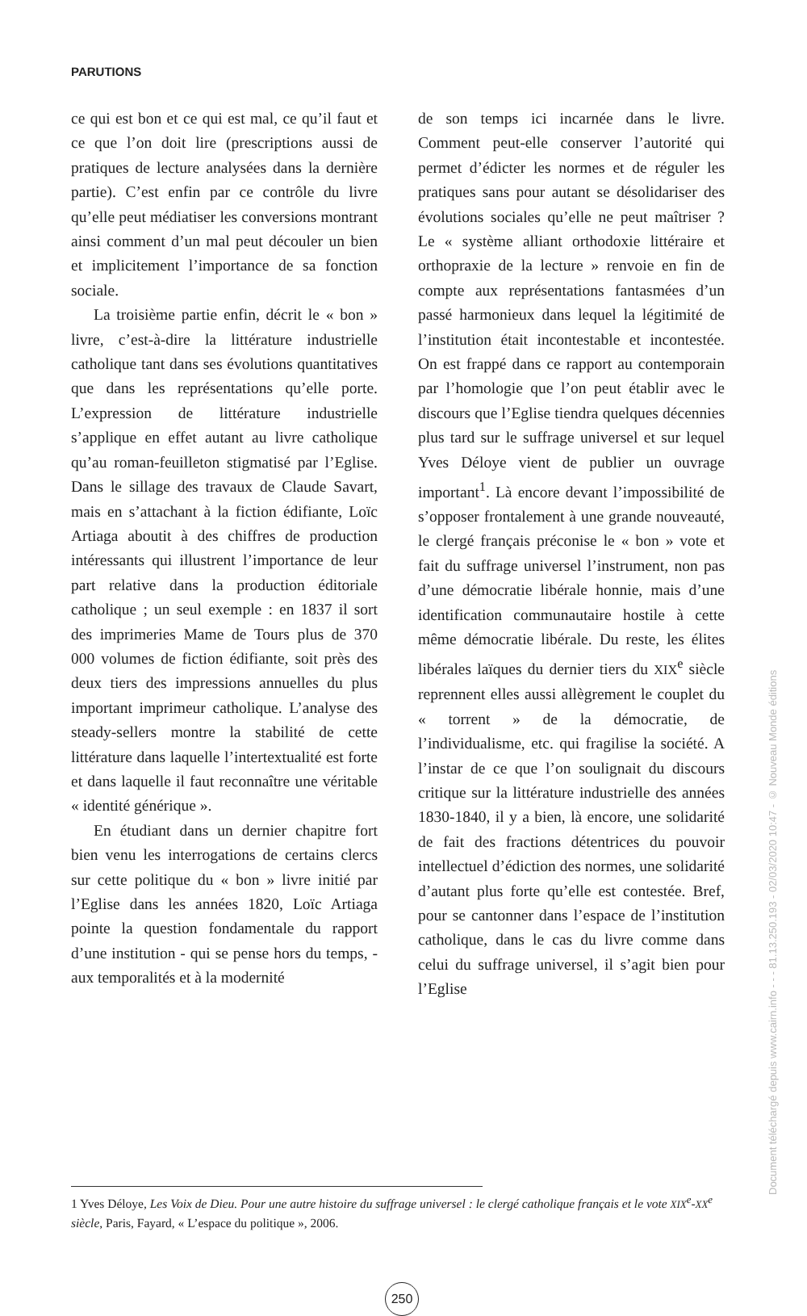PARUTIONS
ce qui est bon et ce qui est mal, ce qu’il faut et ce que l’on doit lire (prescriptions aussi de pratiques de lecture analysées dans la dernière partie). C’est enfin par ce contrôle du livre qu’elle peut médiatiser les conversions montrant ainsi comment d’un mal peut découler un bien et implicitement l’importance de sa fonction sociale.
La troisième partie enfin, décrit le « bon » livre, c’est-à-dire la littérature industrielle catholique tant dans ses évolutions quantitatives que dans les représentations qu’elle porte. L’expression de littérature industrielle s’applique en effet autant au livre catholique qu’au roman-feuilleton stigmatisé par l’Eglise. Dans le sillage des travaux de Claude Savart, mais en s’attachant à la fiction édifiante, Loïc Artiaga aboutit à des chiffres de production intéressants qui illustrent l’importance de leur part relative dans la production éditoriale catholique ; un seul exemple : en 1837 il sort des imprimeries Mame de Tours plus de 370 000 volumes de fiction édifiante, soit près des deux tiers des impressions annuelles du plus important imprimeur catholique. L’analyse des steady-sellers montre la stabilité de cette littérature dans laquelle l’intertextualité est forte et dans laquelle il faut reconnaître une véritable « identité générique ».
En étudiant dans un dernier chapitre fort bien venu les interrogations de certains clercs sur cette politique du « bon » livre initié par l’Eglise dans les années 1820, Loïc Artiaga pointe la question fondamentale du rapport d’une institution - qui se pense hors du temps, - aux temporalités et à la modernité
de son temps ici incarnée dans le livre. Comment peut-elle conserver l’autorité qui permet d’édicter les normes et de réguler les pratiques sans pour autant se désolidariser des évolutions sociales qu’elle ne peut maîtriser ? Le « système alliant orthodoxie littéraire et orthopraxie de la lecture » renvoie en fin de compte aux représentations fantasmées d’un passé harmonieux dans lequel la légitimité de l’institution était incontestable et incontestée. On est frappé dans ce rapport au contemporain par l’homologie que l’on peut établir avec le discours que l’Eglise tiendra quelques décennies plus tard sur le suffrage universel et sur lequel Yves Déloye vient de publier un ouvrage important<sup>1</sup>. Là encore devant l’impossibilité de s’opposer frontalement à une grande nouveauté, le clergé français préconise le « bon » vote et fait du suffrage universel l’instrument, non pas d’une démocratie libérale honnie, mais d’une identification communautaire hostile à cette même démocratie libérale. Du reste, les élites libérales laïques du dernier tiers du XIX<sup>e</sup> siècle reprennent elles aussi allègrement le couplet du « torrent » de la démocratie, de l’individualisme, etc. qui fragilise la société. A l’instar de ce que l’on soulignait du discours critique sur la littérature industrielle des années 1830-1840, il y a bien, là encore, une solidarité de fait des fractions détentrices du pouvoir intellectuel d’édiction des normes, une solidarité d’autant plus forte qu’elle est contestée. Bref, pour se cantonner dans l’espace de l’institution catholique, dans le cas du livre comme dans celui du suffrage universel, il s’agit bien pour l’Eglise
1 Yves Déloye, Les Voix de Dieu. Pour une autre histoire du suffrage universel : le clergé catholique français et le vote XIX<sup>e</sup>-XX<sup>e</sup> siècle, Paris, Fayard, « L’espace du politique », 2006.
250
Document téléchargé depuis www.cairn.info - - - 81.13.250.193 - 02/03/2020 10:47 - © Nouveau Monde éditions